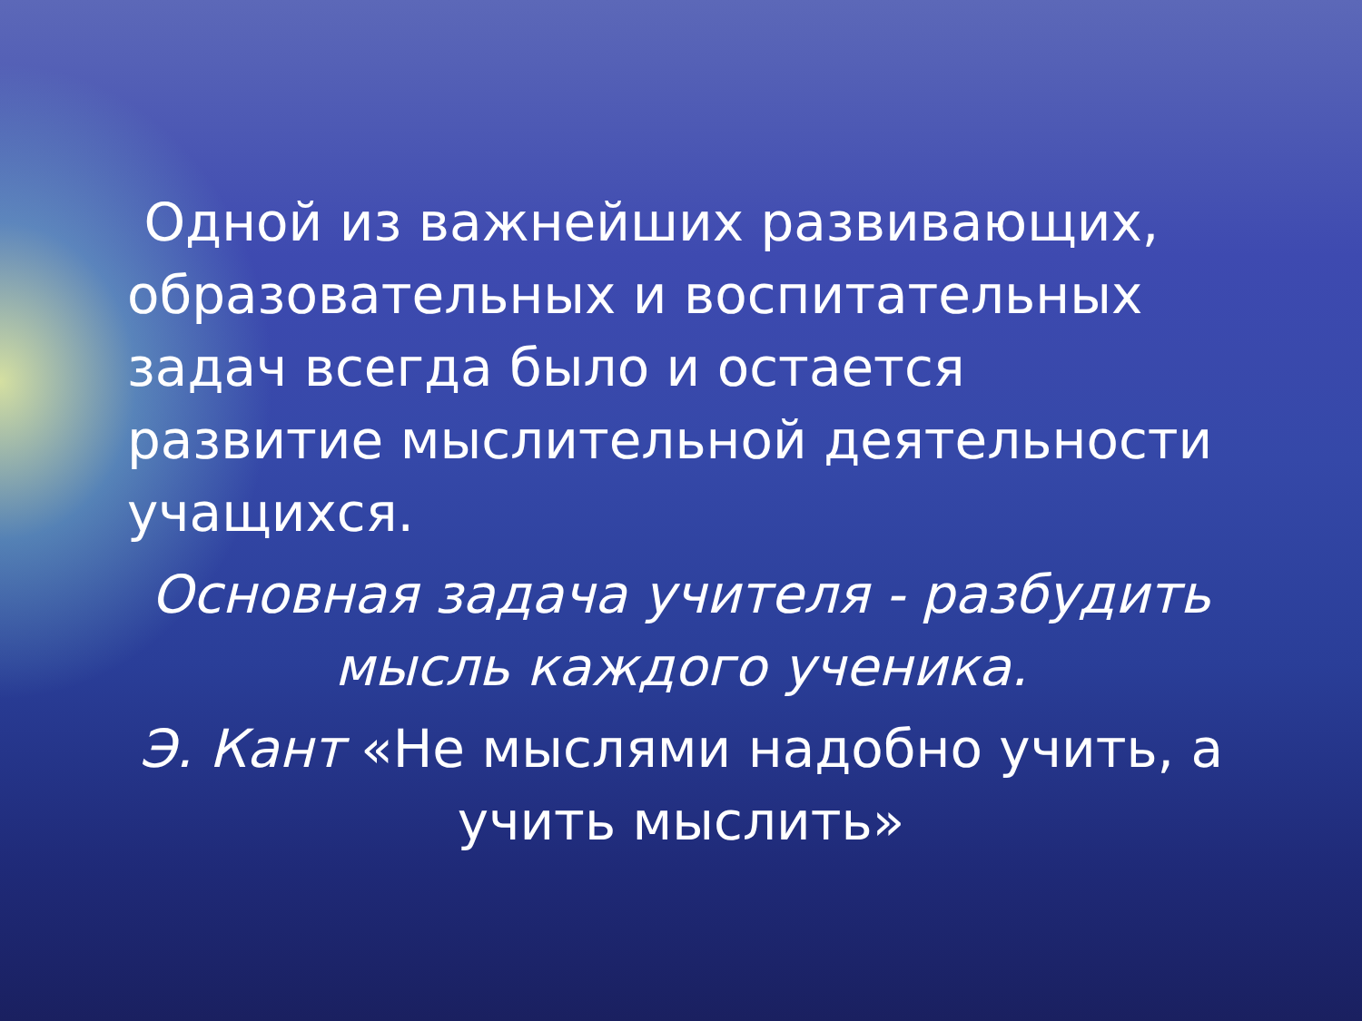Одной из важнейших развивающих, образовательных и воспитательных задач всегда было и остается развитие мыслительной деятельности учащихся.
Основная задача учителя - разбудить мысль каждого ученика.
Э. Кант «Не мыслями надобно учить, а учить мыслить»